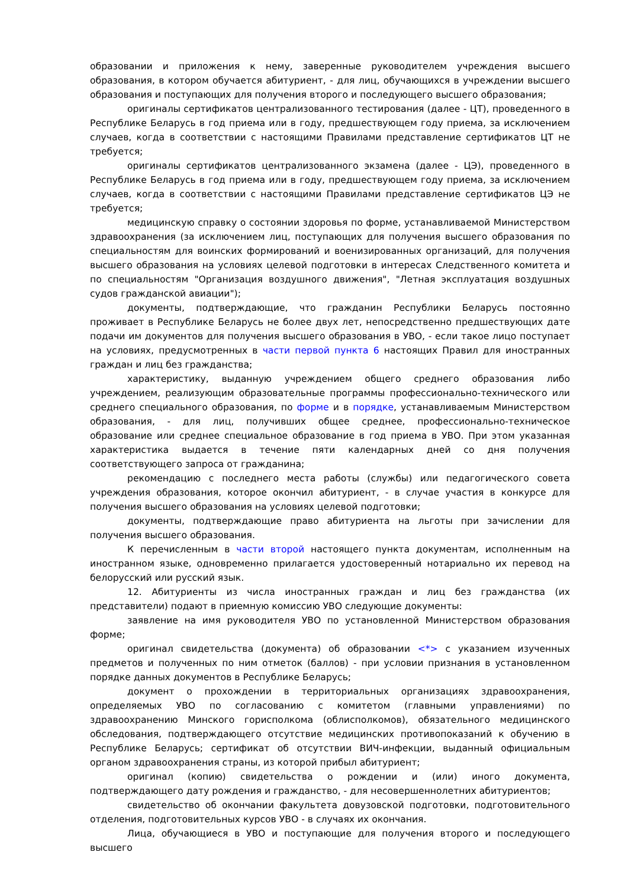образовании и приложения к нему, заверенные руководителем учреждения высшего образования, в котором обучается абитуриент, - для лиц, обучающихся в учреждении высшего образования и поступающих для получения второго и последующего высшего образования;
оригиналы сертификатов централизованного тестирования (далее - ЦТ), проведенного в Республике Беларусь в год приема или в году, предшествующем году приема, за исключением случаев, когда в соответствии с настоящими Правилами представление сертификатов ЦТ не требуется;
оригиналы сертификатов централизованного экзамена (далее - ЦЭ), проведенного в Республике Беларусь в год приема или в году, предшествующем году приема, за исключением случаев, когда в соответствии с настоящими Правилами представление сертификатов ЦЭ не требуется;
медицинскую справку о состоянии здоровья по форме, устанавливаемой Министерством здравоохранения (за исключением лиц, поступающих для получения высшего образования по специальностям для воинских формирований и военизированных организаций, для получения высшего образования на условиях целевой подготовки в интересах Следственного комитета и по специальностям "Организация воздушного движения", "Летная эксплуатация воздушных судов гражданской авиации");
документы, подтверждающие, что гражданин Республики Беларусь постоянно проживает в Республике Беларусь не более двух лет, непосредственно предшествующих дате подачи им документов для получения высшего образования в УВО, - если такое лицо поступает на условиях, предусмотренных в части первой пункта 6 настоящих Правил для иностранных граждан и лиц без гражданства;
характеристику, выданную учреждением общего среднего образования либо учреждением, реализующим образовательные программы профессионально-технического или среднего специального образования, по форме и в порядке, устанавливаемым Министерством образования, - для лиц, получивших общее среднее, профессионально-техническое образование или среднее специальное образование в год приема в УВО. При этом указанная характеристика выдается в течение пяти календарных дней со дня получения соответствующего запроса от гражданина;
рекомендацию с последнего места работы (службы) или педагогического совета учреждения образования, которое окончил абитуриент, - в случае участия в конкурсе для получения высшего образования на условиях целевой подготовки;
документы, подтверждающие право абитуриента на льготы при зачислении для получения высшего образования.
К перечисленным в части второй настоящего пункта документам, исполненным на иностранном языке, одновременно прилагается удостоверенный нотариально их перевод на белорусский или русский язык.
12. Абитуриенты из числа иностранных граждан и лиц без гражданства (их представители) подают в приемную комиссию УВО следующие документы:
заявление на имя руководителя УВО по установленной Министерством образования форме;
оригинал свидетельства (документа) об образовании <*> с указанием изученных предметов и полученных по ним отметок (баллов) - при условии признания в установленном порядке данных документов в Республике Беларусь;
документ о прохождении в территориальных организациях здравоохранения, определяемых УВО по согласованию с комитетом (главными управлениями) по здравоохранению Минского горисполкома (облисполкомов), обязательного медицинского обследования, подтверждающего отсутствие медицинских противопоказаний к обучению в Республике Беларусь; сертификат об отсутствии ВИЧ-инфекции, выданный официальным органом здравоохранения страны, из которой прибыл абитуриент;
оригинал (копию) свидетельства о рождении и (или) иного документа, подтверждающего дату рождения и гражданство, - для несовершеннолетних абитуриентов;
свидетельство об окончании факультета довузовской подготовки, подготовительного отделения, подготовительных курсов УВО - в случаях их окончания.
Лица, обучающиеся в УВО и поступающие для получения второго и последующего высшего